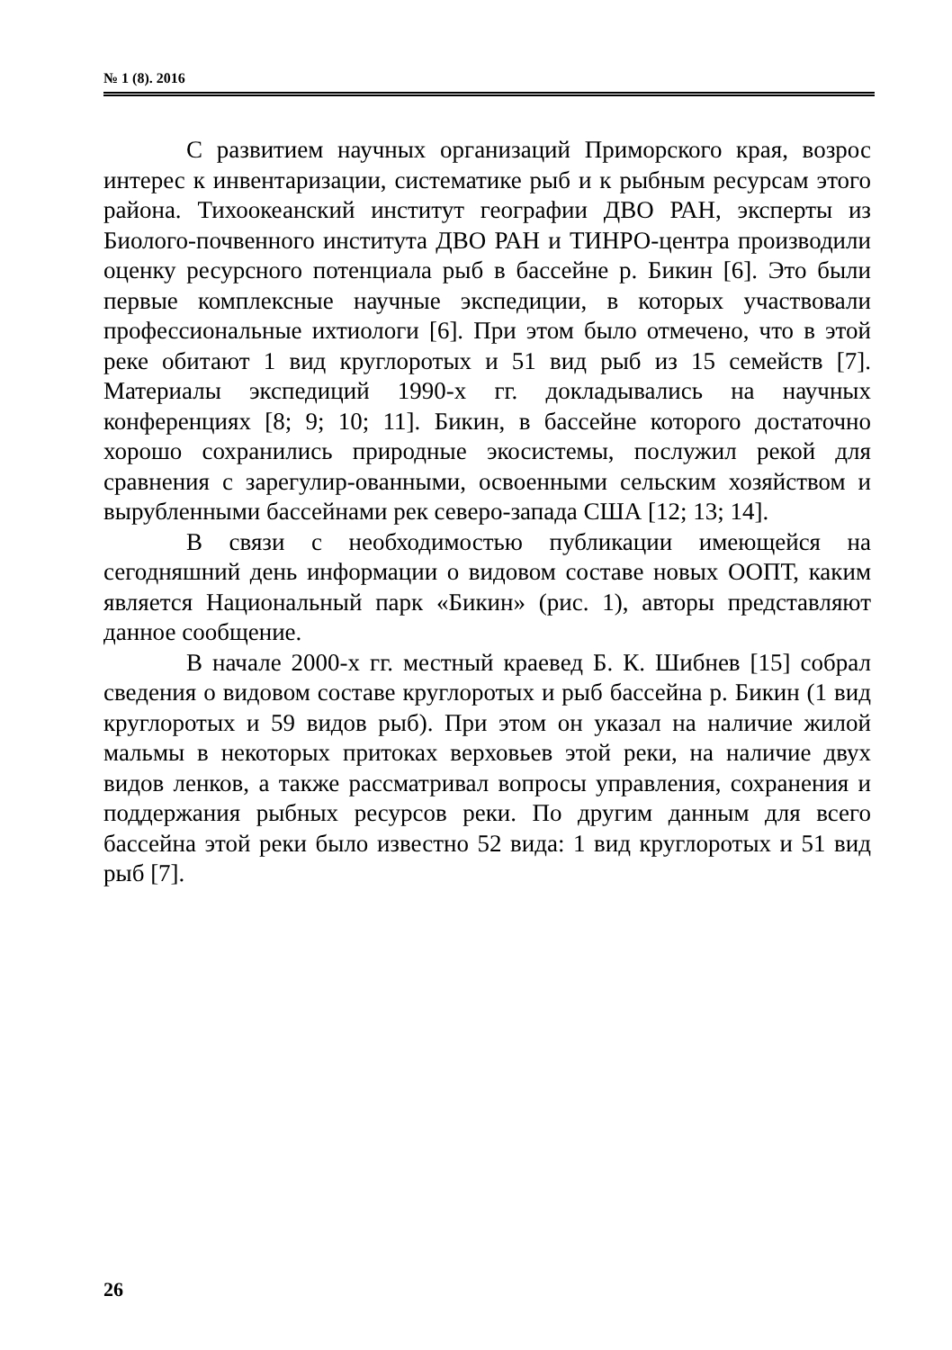№ 1 (8). 2016
С развитием научных организаций Приморского края, возрос интерес к инвентаризации, систематике рыб и к рыбным ресурсам этого района. Тихоокеанский институт географии ДВО РАН, эксперты из Биолого-почвенного института ДВО РАН и ТИНРО-центра производили оценку ресурсного потенциала рыб в бассейне р. Бикин [6]. Это были первые комплексные научные экспедиции, в которых участвовали профессиональные ихтиологи [6]. При этом было отмечено, что в этой реке обитают 1 вид круглоротых и 51 вид рыб из 15 семейств [7]. Материалы экспедиций 1990-х гг. докладывались на научных конференциях [8; 9; 10; 11]. Бикин, в бассейне которого достаточно хорошо сохранились природные экосистемы, послужил рекой для сравнения с зарегулир-ованными, освоенными сельским хозяйством и вырубленными бассейнами рек северо-запада США [12; 13; 14].
В связи с необходимостью публикации имеющейся на сегодняшний день информации о видовом составе новых ООПТ, каким является Национальный парк «Бикин» (рис. 1), авторы представляют данное сообщение.
В начале 2000-х гг. местный краевед Б. К. Шибнев [15] собрал сведения о видовом составе круглоротых и рыб бассейна р. Бикин (1 вид круглоротых и 59 видов рыб). При этом он указал на наличие жилой мальмы в некоторых притоках верховьев этой реки, на наличие двух видов ленков, а также рассматривал вопросы управления, сохранения и поддержания рыбных ресурсов реки. По другим данным для всего бассейна этой реки было известно 52 вида: 1 вид круглоротых и 51 вид рыб [7].
26